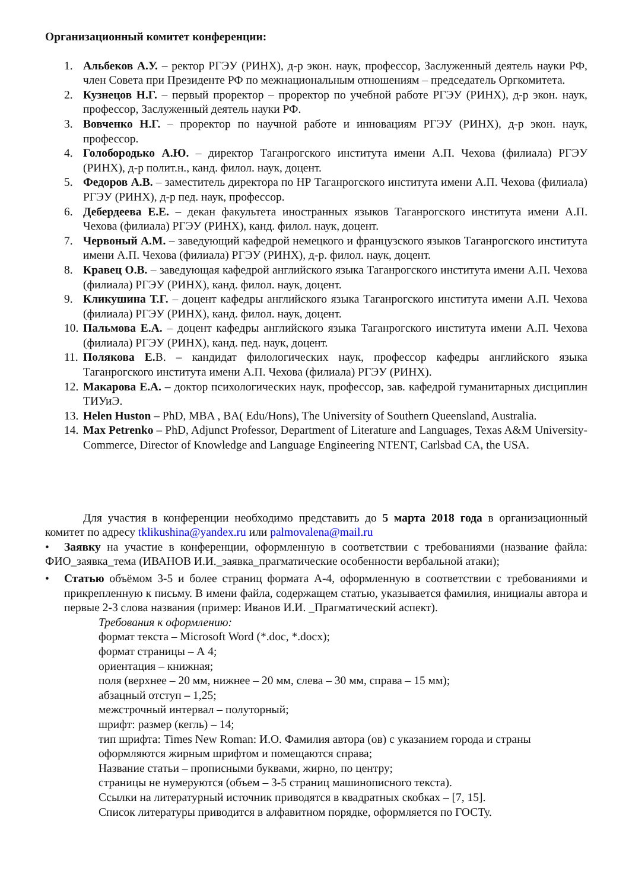Организационный комитет конференции:
1. Альбеков А.У. – ректор РГЭУ (РИНХ), д-р экон. наук, профессор, Заслуженный деятель науки РФ, член Совета при Президенте РФ по межнациональным отношениям – председатель Оргкомитета.
2. Кузнецов Н.Г. – первый проректор – проректор по учебной работе РГЭУ (РИНХ), д-р экон. наук, профессор, Заслуженный деятель науки РФ.
3. Вовченко Н.Г. – проректор по научной работе и инновациям РГЭУ (РИНХ), д-р экон. наук, профессор.
4. Голобородько А.Ю. – директор Таганрогского института имени А.П. Чехова (филиала) РГЭУ (РИНХ), д-р полит.н., канд. филол. наук, доцент.
5. Федоров А.В. – заместитель директора по НР Таганрогского института имени А.П. Чехова (филиала) РГЭУ (РИНХ), д-р пед. наук, профессор.
6. Дебердеева Е.Е. – декан факультета иностранных языков Таганрогского института имени А.П. Чехова (филиала) РГЭУ (РИНХ), канд. филол. наук, доцент.
7. Червоный А.М. – заведующий кафедрой немецкого и французского языков Таганрогского института имени А.П. Чехова (филиала) РГЭУ (РИНХ), д-р. филол. наук, доцент.
8. Кравец О.В. – заведующая кафедрой английского языка Таганрогского института имени А.П. Чехова (филиала) РГЭУ (РИНХ), канд. филол. наук, доцент.
9. Кликушина Т.Г. – доцент кафедры английского языка Таганрогского института имени А.П. Чехова (филиала) РГЭУ (РИНХ), канд. филол. наук, доцент.
10. Пальмова Е.А. – доцент кафедры английского языка Таганрогского института имени А.П. Чехова (филиала) РГЭУ (РИНХ), канд. пед. наук, доцент.
11. Полякова Е. В. – кандидат филологических наук, профессор кафедры английского языка Таганрогского института имени А.П. Чехова (филиала) РГЭУ (РИНХ).
12. Макарова Е.А. – доктор психологических наук, профессор, зав. кафедрой гуманитарных дисциплин ТИУиЭ.
13. Helen Huston – PhD, MBA , BA( Edu/Hons), The University of Southern Queensland, Australia.
14. Max Petrenko – PhD, Adjunct Professor, Department of Literature and Languages, Texas A&M University-Commerce, Director of Knowledge and Language Engineering NTENT, Carlsbad CA, the USA.
Для участия в конференции необходимо представить до 5 марта 2018 года в организационный комитет по адресу tklikushina@yandex.ru или palmovalena@mail.ru
• Заявку на участие в конференции, оформленную в соответствии с требованиями (название файла: ФИО_заявка_тема (ИВАНОВ И.И._заявка_прагматические особенности вербальной атаки);
• Статью объёмом 3-5 и более страниц формата А-4, оформленную в соответствии с требованиями и прикрепленную к письму. В имени файла, содержащем статью, указывается фамилия, инициалы автора и первые 2-3 слова названия (пример: Иванов И.И. _Прагматический аспект).
Требования к оформлению:
формат текста – Microsoft Word (*.doc, *.docx);
формат страницы – А 4;
ориентация – книжная;
поля (верхнее – 20 мм, нижнее – 20 мм, слева – 30 мм, справа – 15 мм);
абзацный отступ – 1,25;
межстрочный интервал – полуторный;
шрифт: размер (кегль) – 14;
тип шрифта: Times New Roman: И.О. Фамилия автора (ов) с указанием города и страны оформляются жирным шрифтом и помещаются справа;
Название статьи – прописными буквами, жирно, по центру;
страницы не нумеруются (объем – 3-5 страниц машинописного текста).
Ссылки на литературный источник приводятся в квадратных скобках – [7, 15].
Список литературы приводится в алфавитном порядке, оформляется по ГОСТу.